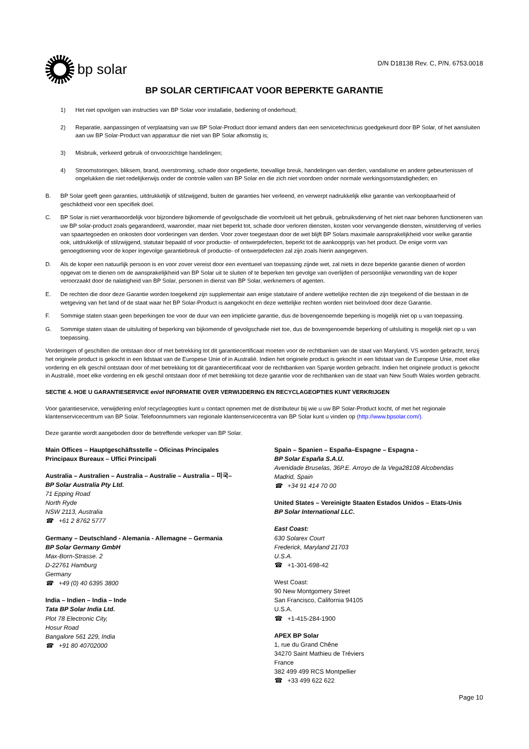bp solar
D/N D18138 Rev. C, P/N. 6753.0018
BP SOLAR CERTIFICAAT VOOR BEPERKTE GARANTIE
1) Het niet opvolgen van instructies van BP Solar voor installatie, bediening of onderhoud;
2) Reparatie, aanpassingen of verplaatsing van uw BP Solar-Product door iemand anders dan een servicetechnicus goedgekeurd door BP Solar, of het aansluiten aan uw BP Solar-Product van apparatuur die niet van BP Solar afkomstig is;
3) Misbruik, verkeerd gebruik of onvoorzichtige handelingen;
4) Stroomstoringen, bliksem, brand, overstroming, schade door ongedierte, toevallige breuk, handelingen van derden, vandalisme en andere gebeurtenissen of ongelukken die niet redelijkerwijs onder de controle vallen van BP Solar en die zich niet voordoen onder normale werkingsomstandigheden; en
B. BP Solar geeft geen garanties, uitdrukkelijk of stilzwijgend, buiten de garanties hier verleend, en verwerpt nadrukkelijk elke garantie van verkoopbaarheid of geschiktheid voor een specifiek doel.
C. BP Solar is niet verantwoordelijk voor bijzondere bijkomende of gevolgschade die voortvloeit uit het gebruik, gebruiksderving of het niet naar behoren functioneren van uw BP solar-product zoals gegarandeerd, waaronder, maar niet beperkt tot, schade door verloren diensten, kosten voor vervangende diensten, winstderving of verlies van spaartegoeden en onkosten door vorderingen van derden. Voor zover toegestaan door de wet blijft BP Solars maximale aansprakelijkheid voor welke garantie ook, uitdrukkelijk of stilzwijgend, statutair bepaald of voor productie- of ontwerpdefecten, beperkt tot de aankoopprijs van het product. De enige vorm van genoegdoening voor de koper ingevolge garantiebreuk of productie- of ontwerpdefecten zal zijn zoals hierin aangegeven.
D. Als de koper een natuurlijk persoon is en voor zover vereist door een eventueel van toepassing zijnde wet, zal niets in deze beperkte garantie dienen of worden opgevat om te dienen om de aansprakelijkheid van BP Solar uit te sluiten of te beperken ten gevolge van overlijden of persoonlijke verwonding van de koper veroorzaakt door de nalatigheid van BP Solar, personen in dienst van BP Solar, werknemers of agenten.
E. De rechten die door deze Garantie worden toegekend zijn supplementair aan enige statutaire of andere wettelijke rechten die zijn toegekend of die bestaan in de wetgeving van het land of de staat waar het BP Solar-Product is aangekocht en deze wettelijke rechten worden niet beïnvloed door deze Garantie.
F. Sommige staten staan geen beperkingen toe voor de duur van een impliciete garantie, dus de bovengenoemde beperking is mogelijk niet op u van toepassing.
G. Sommige staten staan de uitsluiting of beperking van bijkomende of gevolgschade niet toe, dus de bovengenoemde beperking of uitsluiting is mogelijk niet op u van toepassing.
Vorderingen of geschillen die ontstaan door of met betrekking tot dit garantiecertificaat moeten voor de rechtbanken van de staat van Maryland, VS worden gebracht, tenzij het originele product is gekocht in een lidstaat van de Europese Unie of in Australië. Indien het originele product is gekocht in een lidstaat van de Europese Unie, moet elke vordering en elk geschil ontstaan door of met betrekking tot dit garantiecertificaat voor de rechtbanken van Spanje worden gebracht. Indien het originele product is gekocht in Australië, moet elke vordering en elk geschil ontstaan door of met betrekking tot deze garantie voor de rechtbanken van de staat van New South Wales worden gebracht.
SECTIE 4. HOE U GARANTIESERVICE en/of INFORMATIE OVER VERWIJDERING EN RECYCLAGEOPTIES KUNT VERKRIJGEN
Voor garantieservice, verwijdering en/of recyclageopties kunt u contact opnemen met de distributeur bij wie u uw BP Solar-Product kocht, of met het regionale klantenservicecentrum van BP Solar. Telefoonnummers van regionale klantenservicecentra van BP Solar kunt u vinden op (http://www.bpsolar.com/).
Deze garantie wordt aangeboden door de betreffende verkoper van BP Solar.
Main Offices – Hauptgeschäftsstelle – Oficinas Principales
Principaux Bureaux – Uffici Principali
Australia – Australien – Australia – Australie – Australia – 미국–
BP Solar Australia Pty Ltd.
71 Epping Road
North Ryde
NSW 2113, Australia
☎ +61 2 8762 5777
Germany – Deutschland - Alemania - Allemagne – Germania
BP Solar Germany GmbH
Max-Born-Strasse. 2
D-22761 Hamburg
Germany
☎ +49 (0) 40 6395 3800
India – Indien – India – Inde
Tata BP Solar India Ltd.
Plot 78 Electronic City,
Hosur Road
Bangalore 561 229, India
☎ +91 80 40702000
Spain – Spanien – España–Espagne – Espagna -
BP Solar España S.A.U.
Avenidade Bruselas, 36P.E. Arroyo de la Vega28108 Alcobendas
Madrid, Spain
☎ +34 91 414 70 00
United States – Vereinigte Staaten Estados Unidos – Etats-Unis
BP Solar International LLC.
East Coast:
630 Solarex Court
Frederick, Maryland 21703
U.S.A.
☎ +1-301-698-42
West Coast:
90 New Montgomery Street
San Francisco, California 94105
U.S.A.
☎ +1-415-284-1900
APEX BP Solar
1, rue du Grand Chêne
34270 Saint Mathieu de Tréviers
France
382 499 499 RCS Montpellier
☎ +33 499 622 622
Page 10